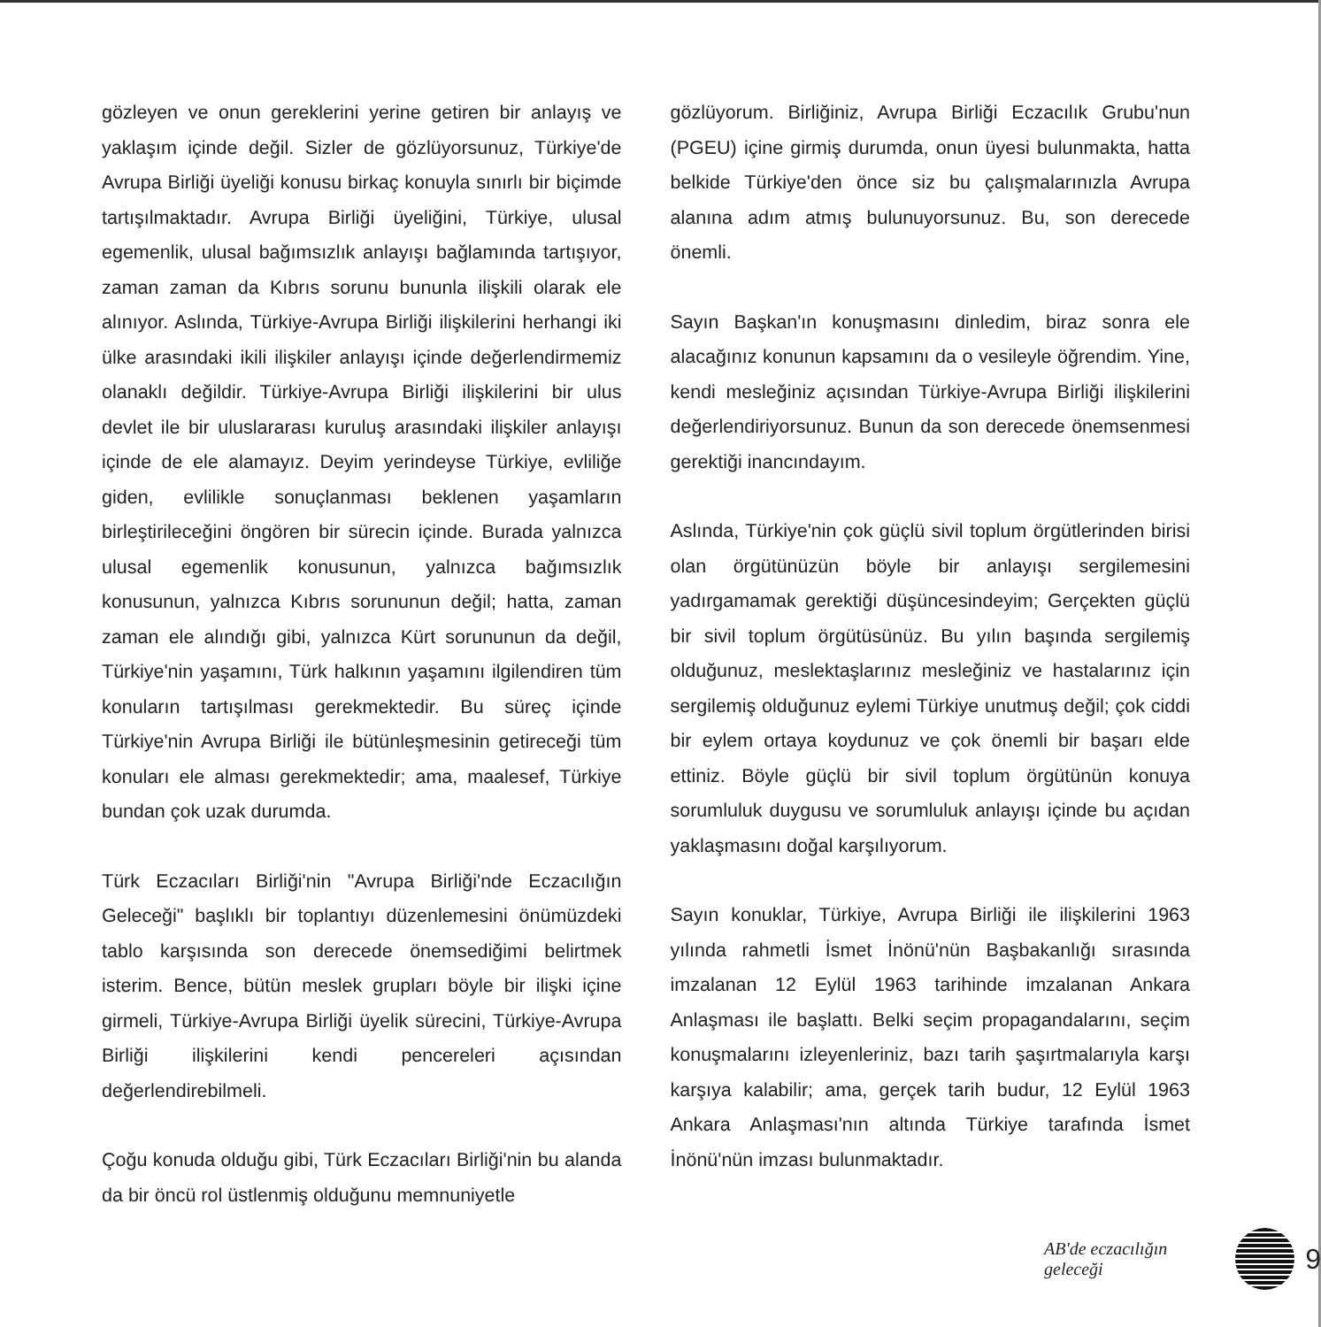gözleyen ve onun gereklerini yerine getiren bir anlayış ve yaklaşım içinde değil. Sizler de gözlüyorsunuz, Türkiye'de Avrupa Birliği üyeliği konusu birkaç konuyla sınırlı bir biçimde tartışılmaktadır. Avrupa Birliği üyeliğini, Türkiye, ulusal egemenlik, ulusal bağımsızlık anlayışı bağlamında tartışıyor, zaman zaman da Kıbrıs sorunu bununla ilişkili olarak ele alınıyor. Aslında, Türkiye-Avrupa Birliği ilişkilerini herhangi iki ülke arasındaki ikili ilişkiler anlayışı içinde değerlendirmemiz olanaklı değildir. Türkiye-Avrupa Birliği ilişkilerini bir ulus devlet ile bir uluslararası kuruluş arasındaki ilişkiler anlayışı içinde de ele alamayız. Deyim yerindeyse Türkiye, evliliğe giden, evlilikle sonuçlanması beklenen yaşamların birleştirileceğini öngören bir sürecin içinde. Burada yalnızca ulusal egemenlik konusunun, yalnızca bağımsızlık konusunun, yalnızca Kıbrıs sorununun değil; hatta, zaman zaman ele alındığı gibi, yalnızca Kürt sorununun da değil, Türkiye'nin yaşamını, Türk halkının yaşamını ilgilendiren tüm konuların tartışılması gerekmektedir. Bu süreç içinde Türkiye'nin Avrupa Birliği ile bütünleşmesinin getireceği tüm konuları ele alması gerekmektedir; ama, maalesef, Türkiye bundan çok uzak durumda.
Türk Eczacıları Birliği'nin "Avrupa Birliği'nde Eczacılığın Geleceği" başlıklı bir toplantıyı düzenlemesini önümüzdeki tablo karşısında son derecede önemsediğimi belirtmek isterim. Bence, bütün meslek grupları böyle bir ilişki içine girmeli, Türkiye-Avrupa Birliği üyelik sürecini, Türkiye-Avrupa Birliği ilişkilerini kendi pencereleri açısından değerlendirebilmeli.
Çoğu konuda olduğu gibi, Türk Eczacıları Birliği'nin bu alanda da bir öncü rol üstlenmiş olduğunu memnuniyetle
gözlüyorum. Birliğiniz, Avrupa Birliği Eczacılık Grubu'nun (PGEU) içine girmiş durumda, onun üyesi bulunmakta, hatta belkide Türkiye'den önce siz bu çalışmalarınızla Avrupa alanına adım atmış bulunuyorsunuz. Bu, son derecede önemli.
Sayın Başkan'ın konuşmasını dinledim, biraz sonra ele alacağınız konunun kapsamını da o vesileyle öğrendim. Yine, kendi mesleğiniz açısından Türkiye-Avrupa Birliği ilişkilerini değerlendiriyorsunuz. Bunun da son derecede önemsenmesi gerektiği inancındayım.
Aslında, Türkiye'nin çok güçlü sivil toplum örgütlerinden birisi olan örgütünüzün böyle bir anlayışı sergilemesini yadırgamamak gerektiği düşüncesindeyim; Gerçekten güçlü bir sivil toplum örgütüsünüz. Bu yılın başında sergilemiş olduğunuz, meslektaşlarınız mesleğiniz ve hastalarınız için sergilemiş olduğunuz eylemi Türkiye unutmuş değil; çok ciddi bir eylem ortaya koydunuz ve çok önemli bir başarı elde ettiniz. Böyle güçlü bir sivil toplum örgütünün konuya sorumluluk duygusu ve sorumluluk anlayışı içinde bu açıdan yaklaşmasını doğal karşılıyorum.
Sayın konuklar, Türkiye, Avrupa Birliği ile ilişkilerini 1963 yılında rahmetli İsmet İnönü'nün Başbakanlığı sırasında imzalanan 12 Eylül 1963 tarihinde imzalanan Ankara Anlaşması ile başlattı. Belki seçim propagandalarını, seçim konuşmalarını izleyenleriniz, bazı tarih şaşırtmalarıyla karşı karşıya kalabilir; ama, gerçek tarih budur, 12 Eylül 1963 Ankara Anlaşması'nın altında Türkiye tarafında İsmet İnönü'nün imzası bulunmaktadır.
AB'de eczacılığın geleceği
9